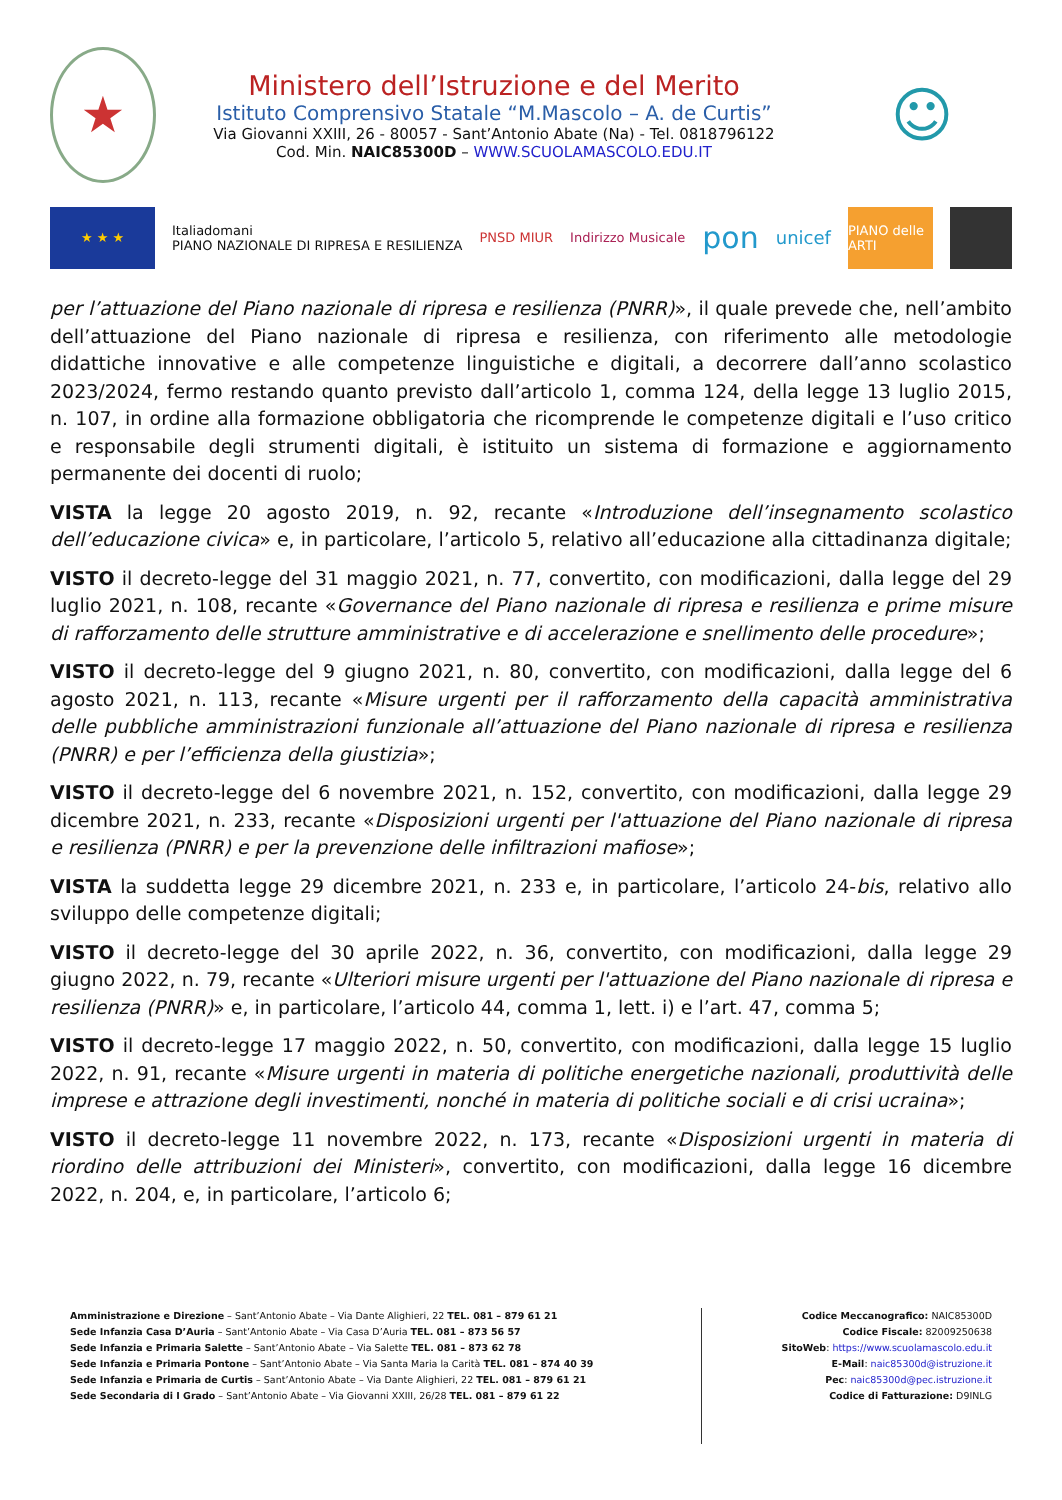★
Ministero dell’Istruzione e del Merito
Istituto Comprensivo Statale “M.Mascolo – A. de Curtis”
Via Giovanni XXIII, 26 - 80057 - Sant’Antonio Abate (Na) - Tel. 0818796122
Cod. Min. NAIC85300D – WWW.SCUOLAMASCOLO.EDU.IT
☺
★ ★ ★
Italiadomani
PIANO NAZIONALE DI RIPRESA E RESILIENZA
PNSD MIUR Indirizzo Musicale
pon
unicef
PIANO delle ARTI
per l’attuazione del Piano nazionale di ripresa e resilienza (PNRR)», il quale prevede che, nell’ambito dell’attuazione del Piano nazionale di ripresa e resilienza, con riferimento alle metodologie didattiche innovative e alle competenze linguistiche e digitali, a decorrere dall’anno scolastico 2023/2024, fermo restando quanto previsto dall’articolo 1, comma 124, della legge 13 luglio 2015, n. 107, in ordine alla formazione obbligatoria che ricomprende le competenze digitali e l’uso critico e responsabile degli strumenti digitali, è istituito un sistema di formazione e aggiornamento permanente dei docenti di ruolo;
VISTA la legge 20 agosto 2019, n. 92, recante «Introduzione dell’insegnamento scolastico dell’educazione civica» e, in particolare, l’articolo 5, relativo all’educazione alla cittadinanza digitale;
VISTO il decreto-legge del 31 maggio 2021, n. 77, convertito, con modificazioni, dalla legge del 29 luglio 2021, n. 108, recante «Governance del Piano nazionale di ripresa e resilienza e prime misure di rafforzamento delle strutture amministrative e di accelerazione e snellimento delle procedure»;
VISTO il decreto-legge del 9 giugno 2021, n. 80, convertito, con modificazioni, dalla legge del 6 agosto 2021, n. 113, recante «Misure urgenti per il rafforzamento della capacità amministrativa delle pubbliche amministrazioni funzionale all’attuazione del Piano nazionale di ripresa e resilienza (PNRR) e per l’efficienza della giustizia»;
VISTO il decreto-legge del 6 novembre 2021, n. 152, convertito, con modificazioni, dalla legge 29 dicembre 2021, n. 233, recante «Disposizioni urgenti per l'attuazione del Piano nazionale di ripresa e resilienza (PNRR) e per la prevenzione delle infiltrazioni mafiose»;
VISTA la suddetta legge 29 dicembre 2021, n. 233 e, in particolare, l’articolo 24-bis, relativo allo sviluppo delle competenze digitali;
VISTO il decreto-legge del 30 aprile 2022, n. 36, convertito, con modificazioni, dalla legge 29 giugno 2022, n. 79, recante «Ulteriori misure urgenti per l'attuazione del Piano nazionale di ripresa e resilienza (PNRR)» e, in particolare, l’articolo 44, comma 1, lett. i) e l’art. 47, comma 5;
VISTO il decreto-legge 17 maggio 2022, n. 50, convertito, con modificazioni, dalla legge 15 luglio 2022, n. 91, recante «Misure urgenti in materia di politiche energetiche nazionali, produttività delle imprese e attrazione degli investimenti, nonché in materia di politiche sociali e di crisi ucraina»;
VISTO il decreto-legge 11 novembre 2022, n. 173, recante «Disposizioni urgenti in materia di riordino delle attribuzioni dei Ministeri», convertito, con modificazioni, dalla legge 16 dicembre 2022, n. 204, e, in particolare, l’articolo 6;
Amministrazione e Direzione – Sant’Antonio Abate – Via Dante Alighieri, 22 TEL. 081 – 879 61 21
Sede Infanzia Casa D’Auria – Sant’Antonio Abate – Via Casa D’Auria TEL. 081 – 873 56 57
Sede Infanzia e Primaria Salette – Sant’Antonio Abate – Via Salette TEL. 081 – 873 62 78
Sede Infanzia e Primaria Pontone – Sant’Antonio Abate – Via Santa Maria la Carità TEL. 081 – 874 40 39
Sede Infanzia e Primaria de Curtis – Sant’Antonio Abate – Via Dante Alighieri, 22 TEL. 081 – 879 61 21
Sede Secondaria di I Grado – Sant’Antonio Abate – Via Giovanni XXIII, 26/28 TEL. 081 – 879 61 22
Codice Meccanografico: NAIC85300D
Codice Fiscale: 82009250638
SitoWeb: https://www.scuolamascolo.edu.it
E-Mail: naic85300d@istruzione.it
Pec: naic85300d@pec.istruzione.it
Codice di Fatturazione: D9INLG